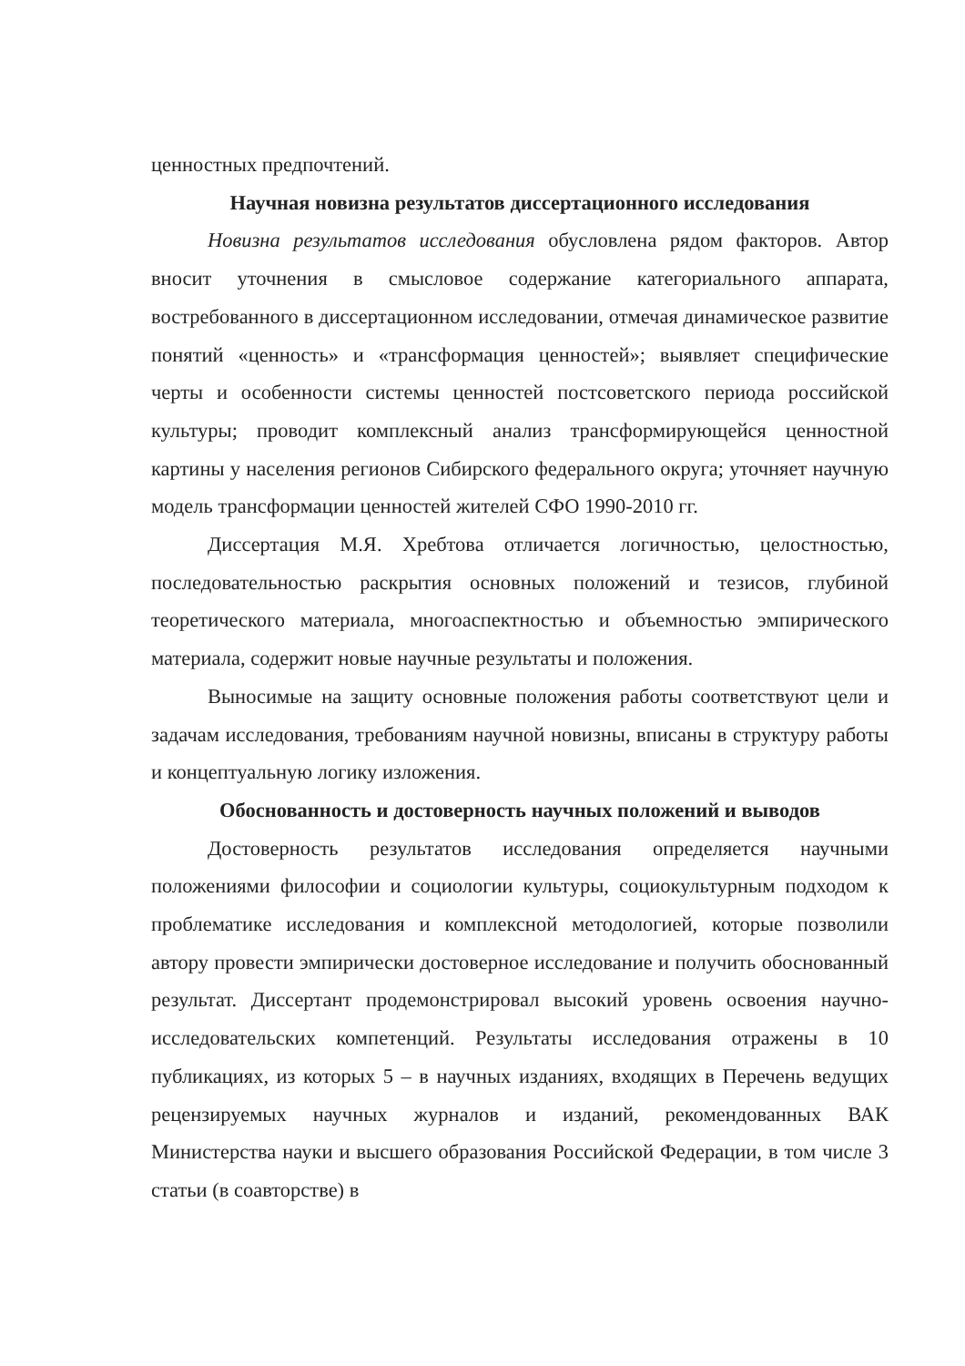ценностных предпочтений.
Научная новизна результатов диссертационного исследования
Новизна результатов исследования обусловлена рядом факторов. Автор вносит уточнения в смысловое содержание категориального аппарата, востребованного в диссертационном исследовании, отмечая динамическое развитие понятий «ценность» и «трансформация ценностей»; выявляет специфические черты и особенности системы ценностей постсоветского периода российской культуры; проводит комплексный анализ трансформирующейся ценностной картины у населения регионов Сибирского федерального округа; уточняет научную модель трансформации ценностей жителей СФО 1990-2010 гг.
Диссертация М.Я. Хребтова отличается логичностью, целостностью, последовательностью раскрытия основных положений и тезисов, глубиной теоретического материала, многоаспектностью и объемностью эмпирического материала, содержит новые научные результаты и положения.
Выносимые на защиту основные положения работы соответствуют цели и задачам исследования, требованиям научной новизны, вписаны в структуру работы и концептуальную логику изложения.
Обоснованность и достоверность научных положений и выводов
Достоверность результатов исследования определяется научными положениями философии и социологии культуры, социокультурным подходом к проблематике исследования и комплексной методологией, которые позволили автору провести эмпирически достоверное исследование и получить обоснованный результат. Диссертант продемонстрировал высокий уровень освоения научно-исследовательских компетенций. Результаты исследования отражены в 10 публикациях, из которых 5 – в научных изданиях, входящих в Перечень ведущих рецензируемых научных журналов и изданий, рекомендованных ВАК Министерства науки и высшего образования Российской Федерации, в том числе 3 статьи (в соавторстве) в